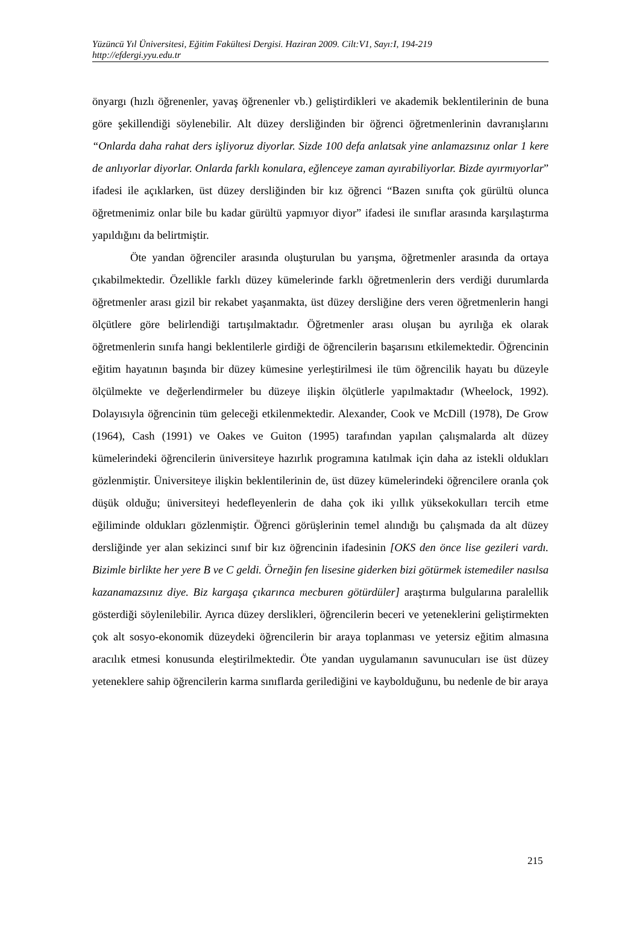Yüzüncü Yıl Üniversitesi, Eğitim Fakültesi Dergisi. Haziran 2009. Cilt:V1, Sayı:I, 194-219
http://efdergi.yyu.edu.tr
önyargı (hızlı öğrenenler, yavaş öğrenenler vb.) geliştirdikleri ve akademik beklentilerinin de buna göre şekillendiği söylenebilir. Alt düzey dersliğinden bir öğrenci öğretmenlerinin davranışlarını “Onlarda daha rahat ders işliyoruz diyorlar. Sizde 100 defa anlatsak yine anlamazsınız onlar 1 kere de anlıyorlar diyorlar. Onlarda farklı konulara, eğlenceye zaman ayırabiliyorlar. Bizde ayırmıyorlar” ifadesi ile açıklarken, üst düzey dersliğinden bir kız öğrenci “Bazen sınıfta çok gürültü olunca öğretmenimiz onlar bile bu kadar gürültü yapmıyor diyor” ifadesi ile sınıflar arasında karşılaştırma yapıldığını da belirtmiştir.
Öte yandan öğrenciler arasında oluşturulan bu yarışma, öğretmenler arasında da ortaya çıkabilmektedir. Özellikle farklı düzey kümelerinde farklı öğretmenlerin ders verdiği durumlarda öğretmenler arası gizil bir rekabet yaşanmakta, üst düzey dersliğine ders veren öğretmenlerin hangi ölçütlere göre belirlendiği tartışılmaktadır. Öğretmenler arası oluşan bu ayrılığa ek olarak öğretmenlerin sınıfa hangi beklentilerle girdiği de öğrencilerin başarısını etkilemektedir. Öğrencinin eğitim hayatının başında bir düzey kümesine yerleştirilmesi ile tüm öğrencilik hayatı bu düzeyle ölçülmekte ve değerlendirmeler bu düzeye ilişkin ölçütlerle yapılmaktadır (Wheelock, 1992). Dolayısıyla öğrencinin tüm geleceği etkilenmektedir. Alexander, Cook ve McDill (1978), De Grow (1964), Cash (1991) ve Oakes ve Guiton (1995) tarafından yapılan çalışmalarda alt düzey kümelerindeki öğrencilerin üniversiteye hazırlık programına katılmak için daha az istekli oldukları gözlenmiştir. Üniversiteye ilişkin beklentilerinin de, üst düzey kümelerindeki öğrencilere oranla çok düşük olduğu; üniversiteyi hedefleyenlerin de daha çok iki yıllık yüksekokulları tercih etme eğiliminde oldukları gözlenmiştir. Öğrenci görüşlerinin temel alındığı bu çalışmada da alt düzey dersliğinde yer alan sekizinci sınıf bir kız öğrencinin ifadesinin [OKS den önce lise gezileri vardı. Bizimle birlikte her yere B ve C geldi. Örneğin fen lisesine giderken bizi götürmek istemediler nasılsa kazanamazsınız diye. Biz kargaşa çıkarınca mecburen götürdüler] araştırma bulgularına paralellik gösterdiği söylenilebilir. Ayrıca düzey derslikleri, öğrencilerin beceri ve yeteneklerini geliştirmekten çok alt sosyo-ekonomik düzeydeki öğrencilerin bir araya toplanması ve yetersiz eğitim almasına aracılık etmesi konusunda eleştirilmektedir. Öte yandan uygulamanın savunucuları ise üst düzey yeteneklere sahip öğrencilerin karma sınıflarda gerilediğini ve kaybolduğunu, bu nedenle de bir araya
215